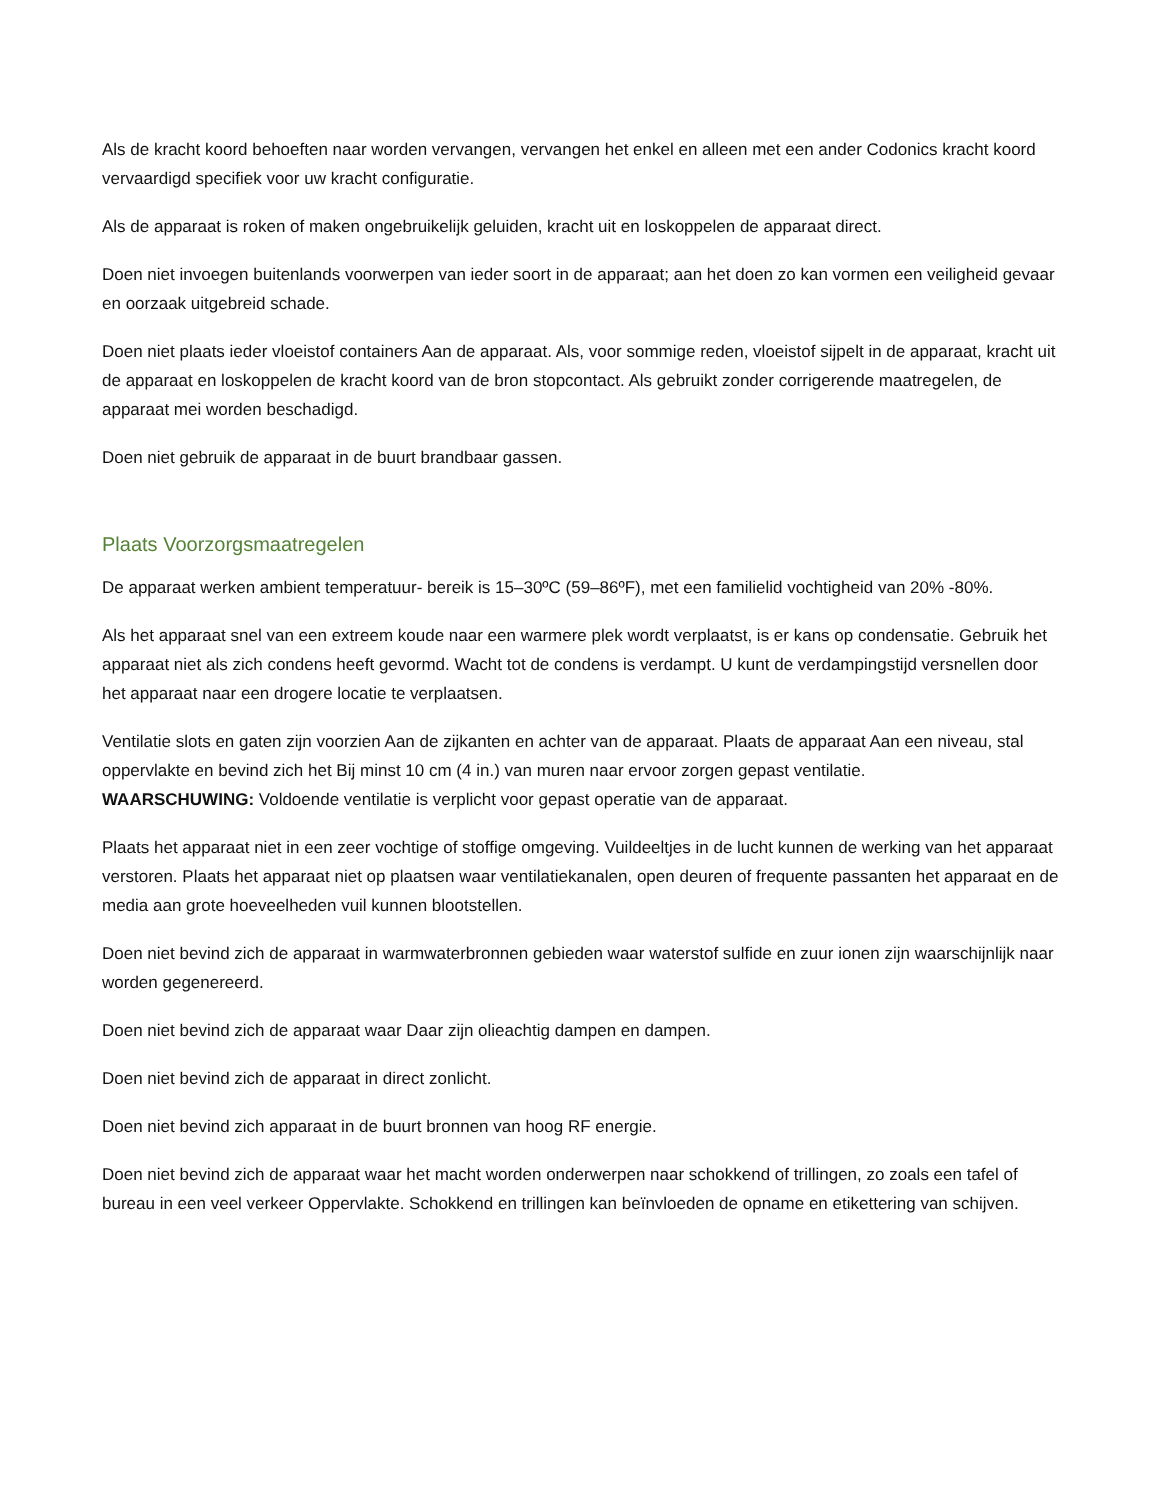Als de kracht koord behoeften naar worden vervangen, vervangen het enkel en alleen met een ander Codonics kracht koord vervaardigd specifiek voor uw kracht configuratie.
Als de apparaat is roken of maken ongebruikelijk geluiden, kracht uit en loskoppelen de apparaat direct.
Doen niet invoegen buitenlands voorwerpen van ieder soort in de apparaat; aan het doen zo kan vormen een veiligheid gevaar en oorzaak uitgebreid schade.
Doen niet plaats ieder vloeistof containers Aan de apparaat. Als, voor sommige reden, vloeistof sijpelt in de apparaat, kracht uit de apparaat en loskoppelen de kracht koord van de bron stopcontact. Als gebruikt zonder corrigerende maatregelen, de apparaat mei worden beschadigd.
Doen niet gebruik de apparaat in de buurt brandbaar gassen.
Plaats Voorzorgsmaatregelen
De apparaat werken ambient temperatuur- bereik is 15–30ºC (59–86ºF), met een familielid vochtigheid van 20% -80%.
Als het apparaat snel van een extreem koude naar een warmere plek wordt verplaatst, is er kans op condensatie. Gebruik het apparaat niet als zich condens heeft gevormd. Wacht tot de condens is verdampt. U kunt de verdampingstijd versnellen door het apparaat naar een drogere locatie te verplaatsen.
Ventilatie slots en gaten zijn voorzien Aan de zijkanten en achter van de apparaat. Plaats de apparaat Aan een niveau, stal oppervlakte en bevind zich het Bij minst 10 cm (4 in.) van muren naar ervoor zorgen gepast ventilatie.
WAARSCHUWING: Voldoende ventilatie is verplicht voor gepast operatie van de apparaat.
Plaats het apparaat niet in een zeer vochtige of stoffige omgeving. Vuildeeltjes in de lucht kunnen de werking van het apparaat verstoren. Plaats het apparaat niet op plaatsen waar ventilatiekanalen, open deuren of frequente passanten het apparaat en de media aan grote hoeveelheden vuil kunnen blootstellen.
Doen niet bevind zich de apparaat in warmwaterbronnen gebieden waar waterstof sulfide en zuur ionen zijn waarschijnlijk naar worden gegenereerd.
Doen niet bevind zich de apparaat waar Daar zijn olieachtig dampen en dampen.
Doen niet bevind zich de apparaat in direct zonlicht.
Doen niet bevind zich apparaat in de buurt bronnen van hoog RF energie.
Doen niet bevind zich de apparaat waar het macht worden onderwerpen naar schokkend of trillingen, zo zoals een tafel of bureau in een veel verkeer Oppervlakte. Schokkend en trillingen kan beïnvloeden de opname en etikettering van schijven.